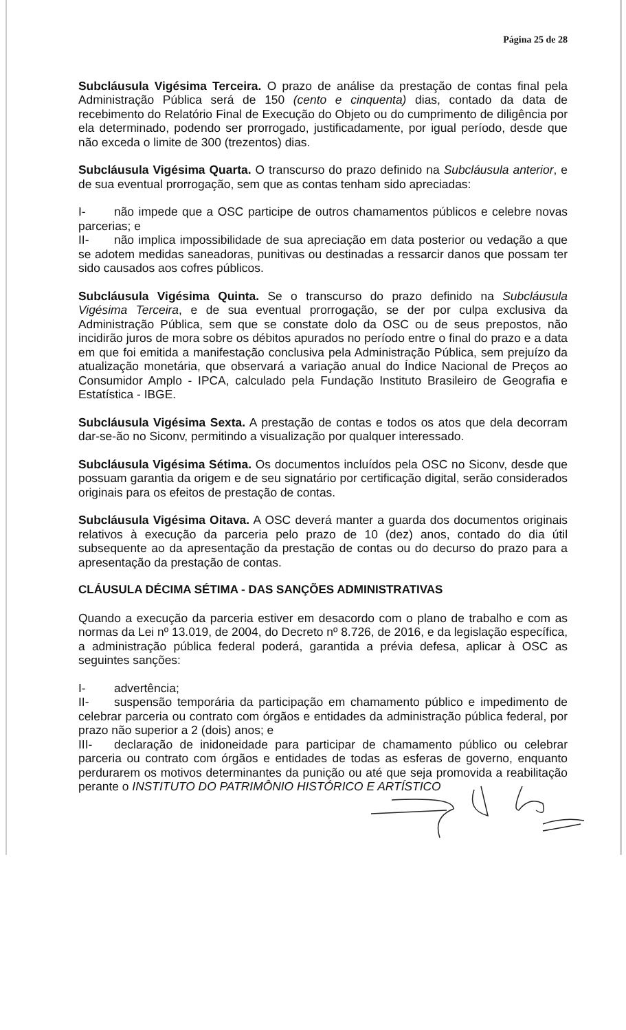Página 25 de 28
Subcláusula Vigésima Terceira. O prazo de análise da prestação de contas final pela Administração Pública será de 150 (cento e cinquenta) dias, contado da data de recebimento do Relatório Final de Execução do Objeto ou do cumprimento de diligência por ela determinado, podendo ser prorrogado, justificadamente, por igual período, desde que não exceda o limite de 300 (trezentos) dias.
Subcláusula Vigésima Quarta. O transcurso do prazo definido na Subcláusula anterior, e de sua eventual prorrogação, sem que as contas tenham sido apreciadas:
I- não impede que a OSC participe de outros chamamentos públicos e celebre novas parcerias; e
II- não implica impossibilidade de sua apreciação em data posterior ou vedação a que se adotem medidas saneadoras, punitivas ou destinadas a ressarcir danos que possam ter sido causados aos cofres públicos.
Subcláusula Vigésima Quinta. Se o transcurso do prazo definido na Subcláusula Vigésima Terceira, e de sua eventual prorrogação, se der por culpa exclusiva da Administração Pública, sem que se constate dolo da OSC ou de seus prepostos, não incidirão juros de mora sobre os débitos apurados no período entre o final do prazo e a data em que foi emitida a manifestação conclusiva pela Administração Pública, sem prejuízo da atualização monetária, que observará a variação anual do Índice Nacional de Preços ao Consumidor Amplo - IPCA, calculado pela Fundação Instituto Brasileiro de Geografia e Estatística - IBGE.
Subcláusula Vigésima Sexta. A prestação de contas e todos os atos que dela decorram dar-se-ão no Siconv, permitindo a visualização por qualquer interessado.
Subcláusula Vigésima Sétima. Os documentos incluídos pela OSC no Siconv, desde que possuam garantia da origem e de seu signatário por certificação digital, serão considerados originais para os efeitos de prestação de contas.
Subcláusula Vigésima Oitava. A OSC deverá manter a guarda dos documentos originais relativos à execução da parceria pelo prazo de 10 (dez) anos, contado do dia útil subsequente ao da apresentação da prestação de contas ou do decurso do prazo para a apresentação da prestação de contas.
CLÁUSULA DÉCIMA SÉTIMA - DAS SANÇÕES ADMINISTRATIVAS
Quando a execução da parceria estiver em desacordo com o plano de trabalho e com as normas da Lei nº 13.019, de 2004, do Decreto nº 8.726, de 2016, e da legislação específica, a administração pública federal poderá, garantida a prévia defesa, aplicar à OSC as seguintes sanções:
I- advertência;
II- suspensão temporária da participação em chamamento público e impedimento de celebrar parceria ou contrato com órgãos e entidades da administração pública federal, por prazo não superior a 2 (dois) anos; e
III- declaração de inidoneidade para participar de chamamento público ou celebrar parceria ou contrato com órgãos e entidades de todas as esferas de governo, enquanto perdurarem os motivos determinantes da punição ou até que seja promovida a reabilitação perante o INSTITUTO DO PATRIMÔNIO HISTÓRICO E ARTÍSTICO